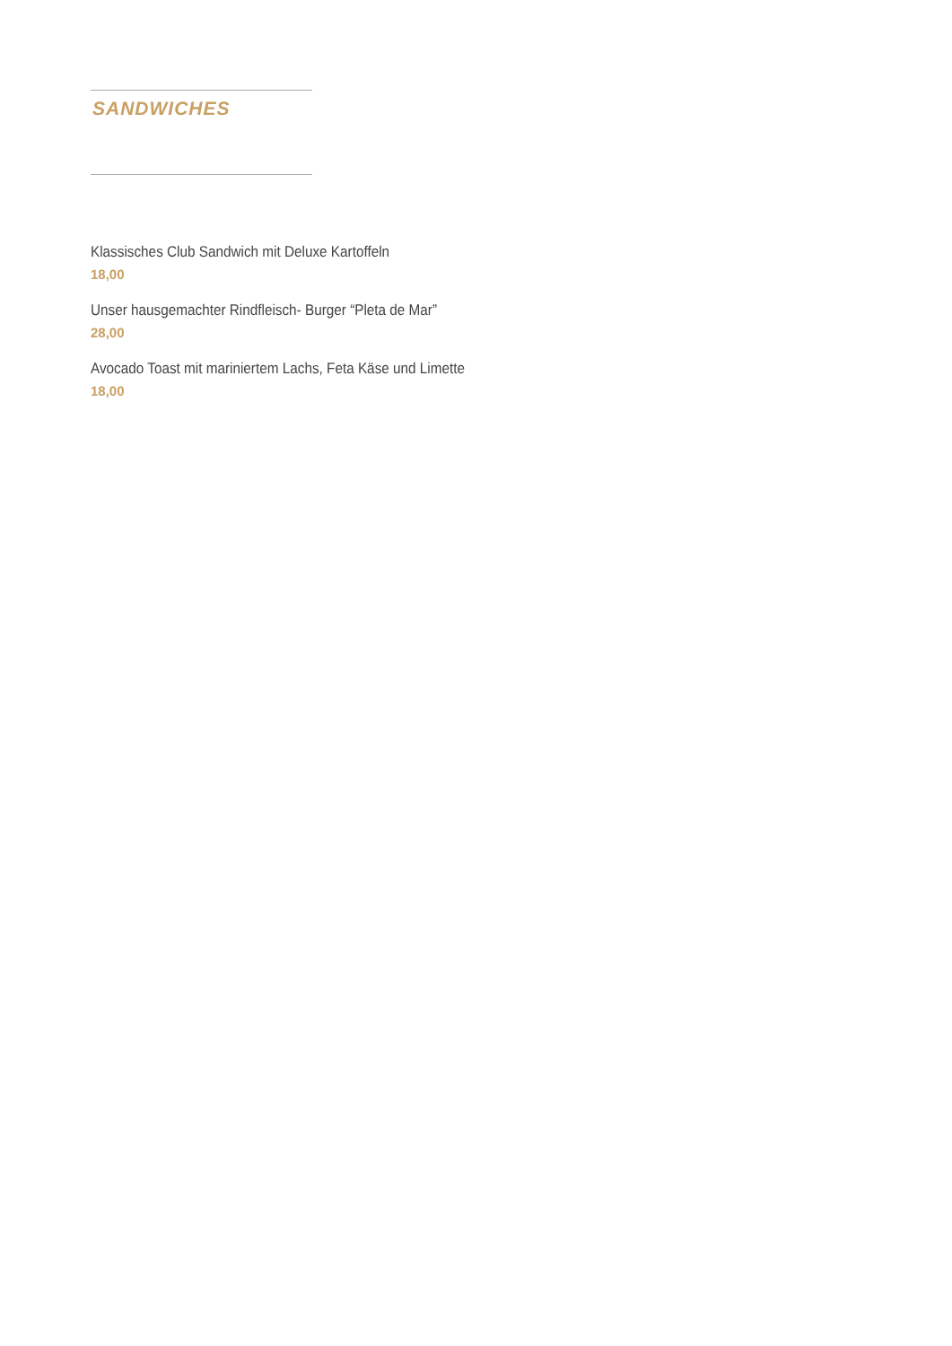SANDWICHES
Klassisches Club Sandwich mit Deluxe Kartoffeln
18,00
Unser hausgemachter Rindfleisch- Burger “Pleta de Mar”
28,00
Avocado Toast mit mariniertem Lachs, Feta Käse und Limette
18,00